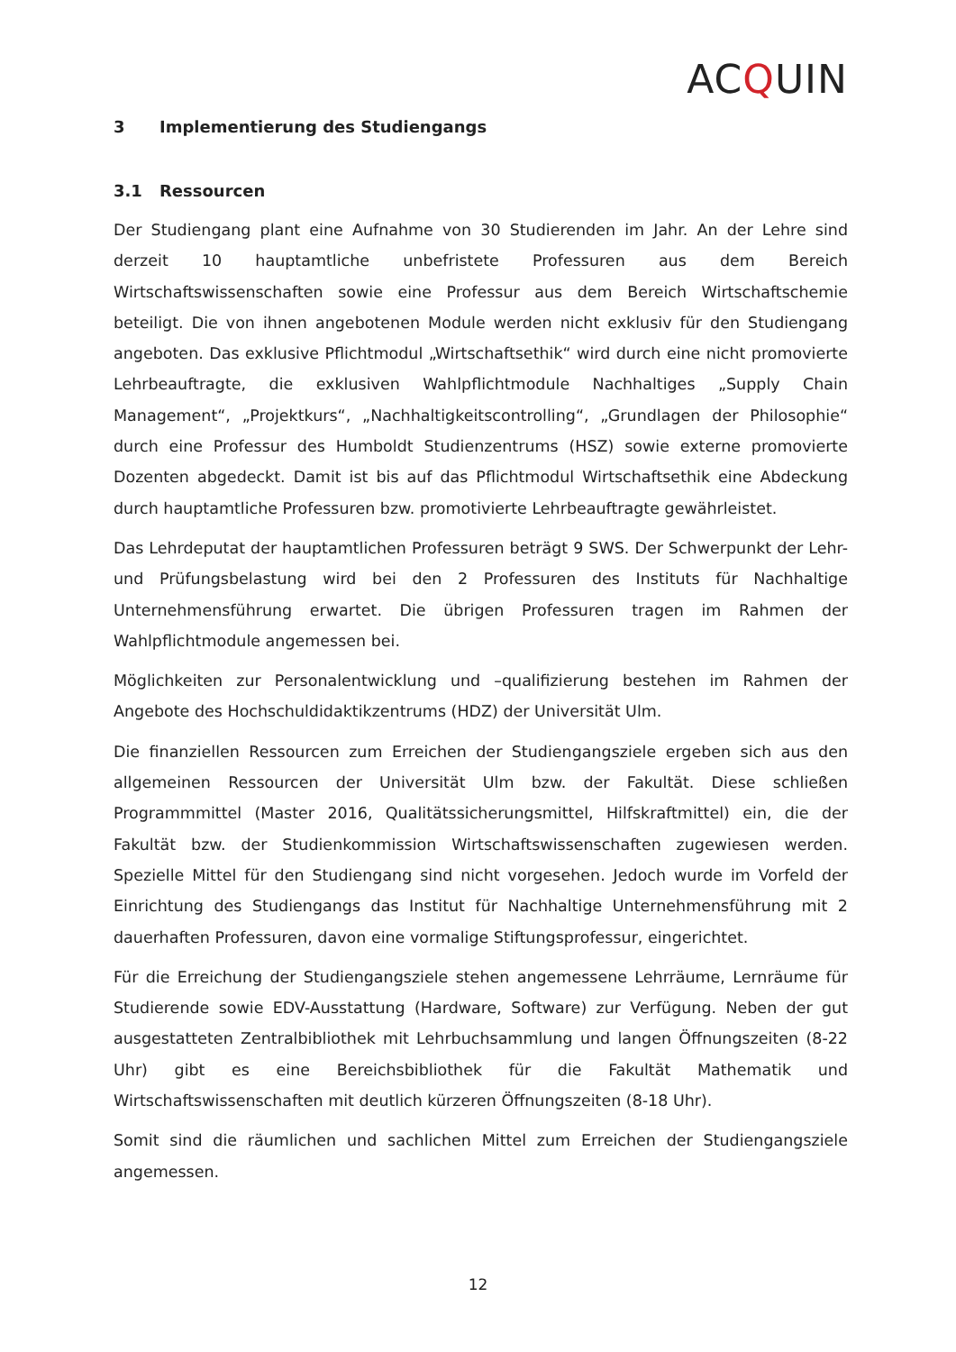ACQUIN
3 Implementierung des Studiengangs
3.1 Ressourcen
Der Studiengang plant eine Aufnahme von 30 Studierenden im Jahr. An der Lehre sind derzeit 10 hauptamtliche unbefristete Professuren aus dem Bereich Wirtschaftswissenschaften sowie eine Professur aus dem Bereich Wirtschaftschemie beteiligt. Die von ihnen angebotenen Module werden nicht exklusiv für den Studiengang angeboten. Das exklusive Pflichtmodul „Wirtschaftsethik“ wird durch eine nicht promovierte Lehrbeauftragte, die exklusiven Wahlpflichtmodule Nachhaltiges „Supply Chain Management“, „Projektkurs“, „Nachhaltigkeitscontrolling“, „Grundlagen der Philosophie“ durch eine Professur des Humboldt Studienzentrums (HSZ) sowie externe promovierte Dozenten abgedeckt. Damit ist bis auf das Pflichtmodul Wirtschaftsethik eine Abdeckung durch hauptamtliche Professuren bzw. promotivierte Lehrbeauftragte gewährleistet.
Das Lehrdeputat der hauptamtlichen Professuren beträgt 9 SWS. Der Schwerpunkt der Lehr- und Prüfungsbelastung wird bei den 2 Professuren des Instituts für Nachhaltige Unternehmensführung erwartet. Die übrigen Professuren tragen im Rahmen der Wahlpflichtmodule angemessen bei.
Möglichkeiten zur Personalentwicklung und –qualifizierung bestehen im Rahmen der Angebote des Hochschuldidaktikzentrums (HDZ) der Universität Ulm.
Die finanziellen Ressourcen zum Erreichen der Studiengangsziele ergeben sich aus den allgemeinen Ressourcen der Universität Ulm bzw. der Fakultät. Diese schließen Programmmittel (Master 2016, Qualitätssicherungsmittel, Hilfskraftmittel) ein, die der Fakultät bzw. der Studienkommission Wirtschaftswissenschaften zugewiesen werden. Spezielle Mittel für den Studiengang sind nicht vorgesehen. Jedoch wurde im Vorfeld der Einrichtung des Studiengangs das Institut für Nachhaltige Unternehmensführung mit 2 dauerhaften Professuren, davon eine vormalige Stiftungsprofessur, eingerichtet.
Für die Erreichung der Studiengangsziele stehen angemessene Lehrräume, Lernräume für Studierende sowie EDV-Ausstattung (Hardware, Software) zur Verfügung. Neben der gut ausgestatteten Zentralbibliothek mit Lehrbuchsammlung und langen Öffnungszeiten (8-22 Uhr) gibt es eine Bereichsbibliothek für die Fakultät Mathematik und Wirtschaftswissenschaften mit deutlich kürzeren Öffnungszeiten (8-18 Uhr).
Somit sind die räumlichen und sachlichen Mittel zum Erreichen der Studiengangsziele angemessen.
12